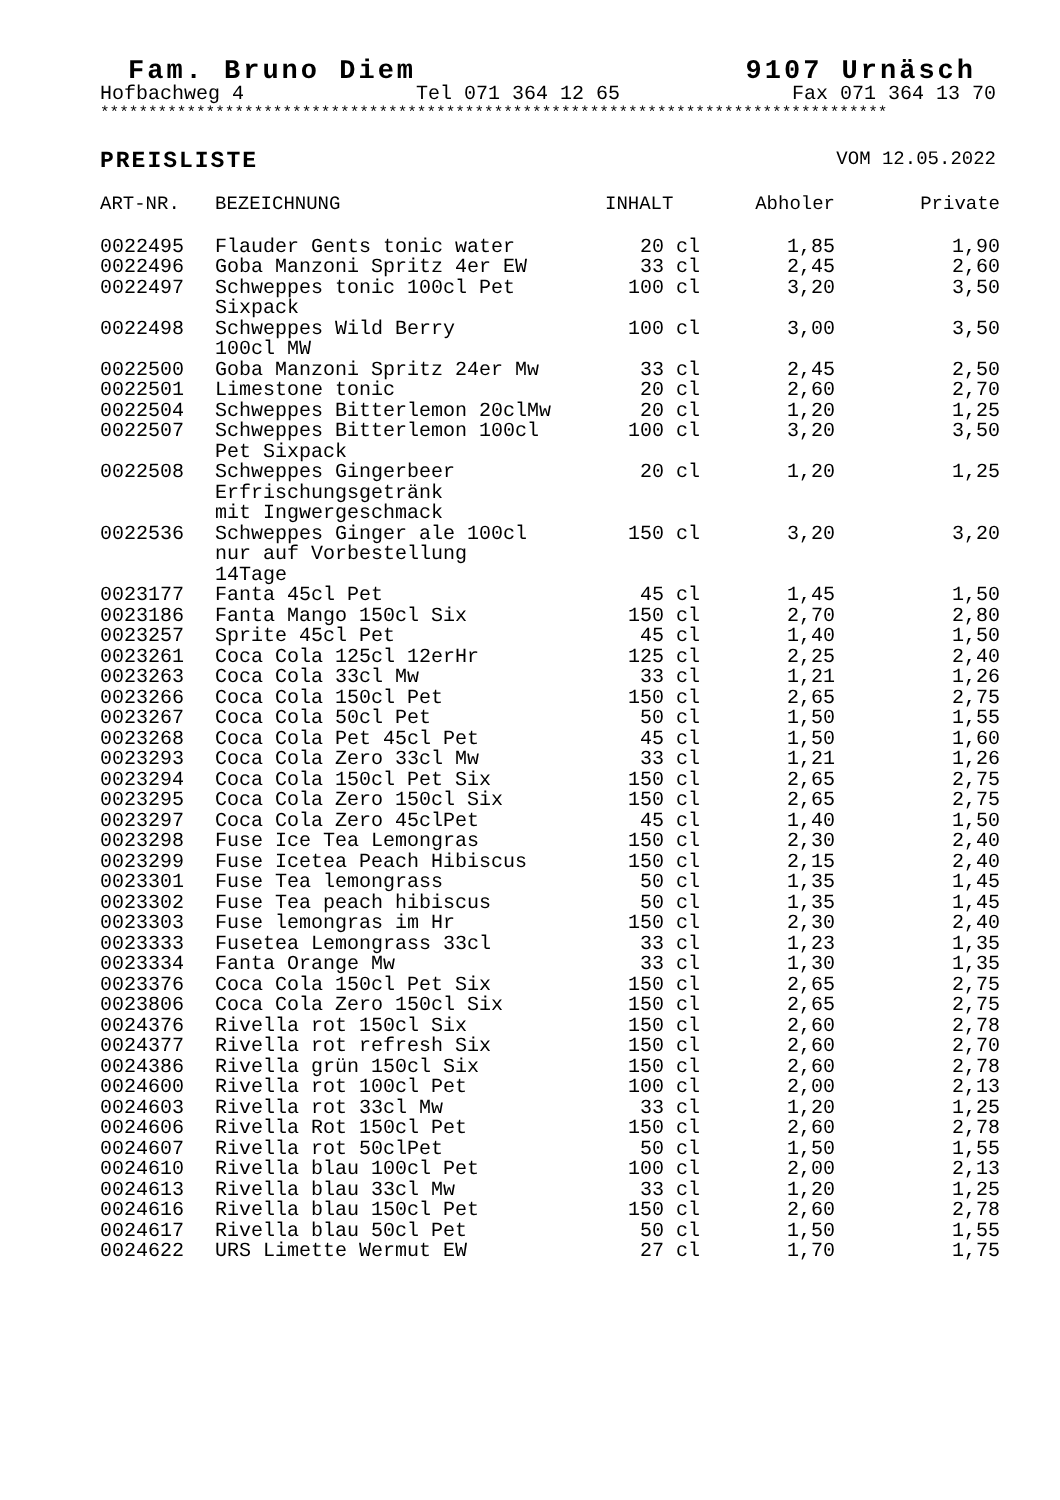Fam. Bruno Diem 9107 Urnäsch
Hofbachweg 4 Tel 071 364 12 65 Fax 071 364 13 70
**********************************************************************************
PREISLISTE VOM 12.05.2022
| ART-NR. | BEZEICHNUNG | INHALT | Abholer | Private |
| --- | --- | --- | --- | --- |
| 0022495 | Flauder Gents tonic water | 20 cl | 1,85 | 1,90 |
| 0022496 | Goba Manzoni Spritz 4er EW | 33 cl | 2,45 | 2,60 |
| 0022497 | Schweppes tonic 100cl Pet Sixpack | 100 cl | 3,20 | 3,50 |
| 0022498 | Schweppes Wild Berry 100cl MW | 100 cl | 3,00 | 3,50 |
| 0022500 | Goba Manzoni Spritz 24er Mw | 33 cl | 2,45 | 2,50 |
| 0022501 | Limestone tonic | 20 cl | 2,60 | 2,70 |
| 0022504 | Schweppes Bitterlemon 20clMw | 20 cl | 1,20 | 1,25 |
| 0022507 | Schweppes Bitterlemon 100cl Pet Sixpack | 100 cl | 3,20 | 3,50 |
| 0022508 | Schweppes Gingerbeer Erfrischungsgetränk mit Ingwergeschmack | 20 cl | 1,20 | 1,25 |
| 0022536 | Schweppes Ginger ale 100cl nur auf Vorbestellung 14Tage | 150 cl | 3,20 | 3,20 |
| 0023177 | Fanta 45cl Pet | 45 cl | 1,45 | 1,50 |
| 0023186 | Fanta Mango 150cl Six | 150 cl | 2,70 | 2,80 |
| 0023257 | Sprite 45cl Pet | 45 cl | 1,40 | 1,50 |
| 0023261 | Coca Cola 125cl 12erHr | 125 cl | 2,25 | 2,40 |
| 0023263 | Coca Cola 33cl Mw | 33 cl | 1,21 | 1,26 |
| 0023266 | Coca Cola 150cl Pet | 150 cl | 2,65 | 2,75 |
| 0023267 | Coca Cola 50cl Pet | 50 cl | 1,50 | 1,55 |
| 0023268 | Coca Cola Pet 45cl Pet | 45 cl | 1,50 | 1,60 |
| 0023293 | Coca Cola Zero 33cl Mw | 33 cl | 1,21 | 1,26 |
| 0023294 | Coca Cola 150cl Pet Six | 150 cl | 2,65 | 2,75 |
| 0023295 | Coca Cola Zero 150cl Six | 150 cl | 2,65 | 2,75 |
| 0023297 | Coca Cola Zero 45clPet | 45 cl | 1,40 | 1,50 |
| 0023298 | Fuse Ice Tea Lemongras | 150 cl | 2,30 | 2,40 |
| 0023299 | Fuse Icetea Peach Hibiscus | 150 cl | 2,15 | 2,40 |
| 0023301 | Fuse Tea lemongrass | 50 cl | 1,35 | 1,45 |
| 0023302 | Fuse Tea peach hibiscus | 50 cl | 1,35 | 1,45 |
| 0023303 | Fuse lemongras im Hr | 150 cl | 2,30 | 2,40 |
| 0023333 | Fusetea Lemongrass 33cl | 33 cl | 1,23 | 1,35 |
| 0023334 | Fanta Orange Mw | 33 cl | 1,30 | 1,35 |
| 0023376 | Coca Cola 150cl Pet Six | 150 cl | 2,65 | 2,75 |
| 0023806 | Coca Cola Zero 150cl Six | 150 cl | 2,65 | 2,75 |
| 0024376 | Rivella rot 150cl Six | 150 cl | 2,60 | 2,78 |
| 0024377 | Rivella rot refresh Six | 150 cl | 2,60 | 2,70 |
| 0024386 | Rivella grün 150cl Six | 150 cl | 2,60 | 2,78 |
| 0024600 | Rivella rot 100cl Pet | 100 cl | 2,00 | 2,13 |
| 0024603 | Rivella rot 33cl Mw | 33 cl | 1,20 | 1,25 |
| 0024606 | Rivella Rot 150cl Pet | 150 cl | 2,60 | 2,78 |
| 0024607 | Rivella rot 50clPet | 50 cl | 1,50 | 1,55 |
| 0024610 | Rivella blau 100cl Pet | 100 cl | 2,00 | 2,13 |
| 0024613 | Rivella blau 33cl Mw | 33 cl | 1,20 | 1,25 |
| 0024616 | Rivella blau 150cl Pet | 150 cl | 2,60 | 2,78 |
| 0024617 | Rivella blau 50cl Pet | 50 cl | 1,50 | 1,55 |
| 0024622 | URS Limette Wermut EW | 27 cl | 1,70 | 1,75 |